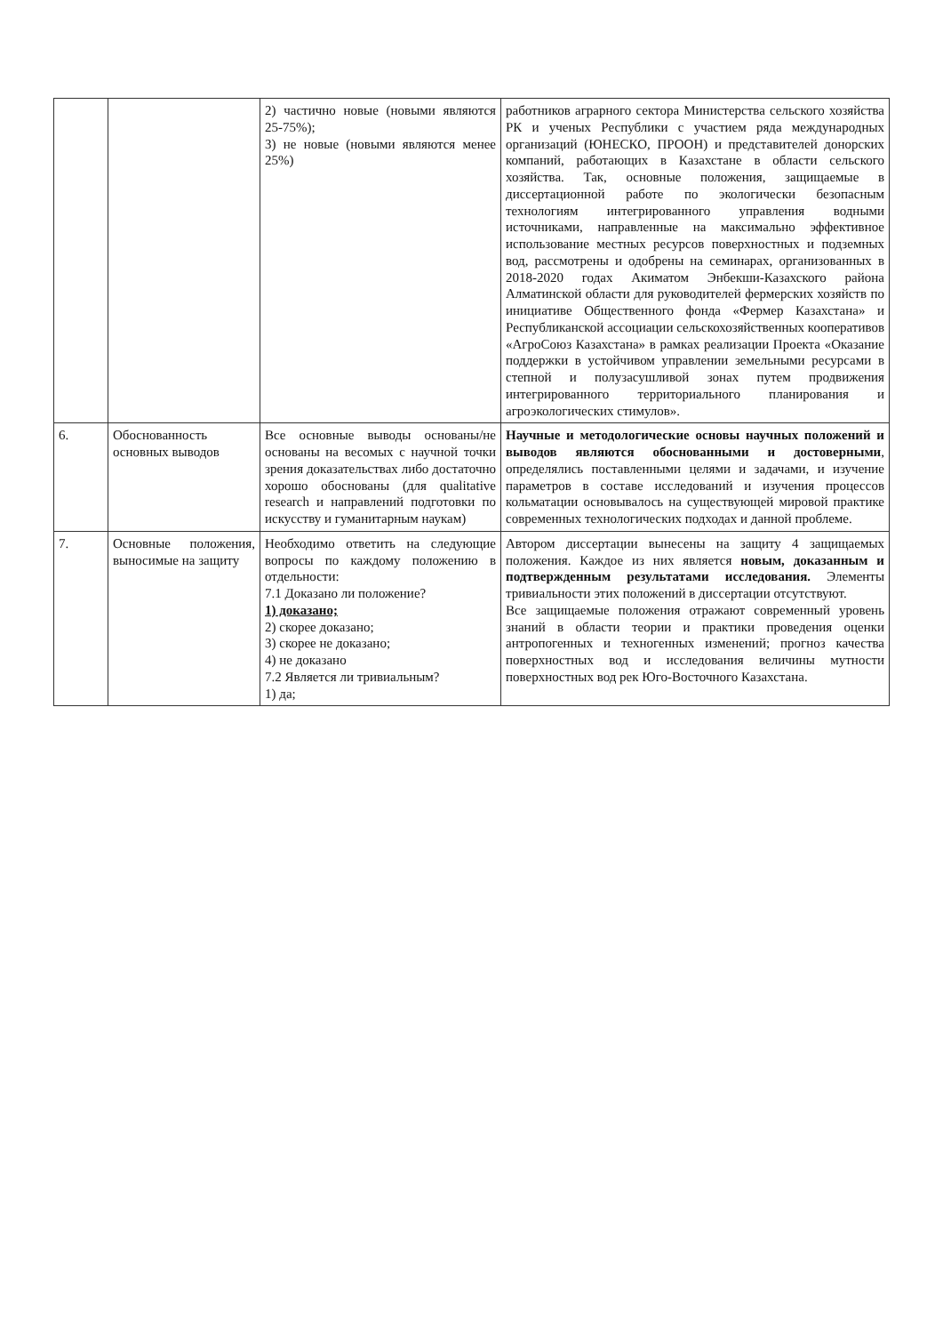| | | 2) частично новые (новыми являются 25-75%); 3) не новые (новыми являются менее 25%) | работников аграрного сектора Министерства сельского хозяйства РК и ученых Республики с участием ряда международных организаций (ЮНЕСКО, ПРООН) и представителей донорских компаний, работающих в Казахстане в области сельского хозяйства. Так, основные положения, защищаемые в диссертационной работе по экологически безопасным технологиям интегрированного управления водными источниками, направленные на максимально эффективное использование местных ресурсов поверхностных и подземных вод, рассмотрены и одобрены на семинарах, организованных в 2018-2020 годах Акиматом Энбекши-Казахского района Алматинской области для руководителей фермерских хозяйств по инициативе Общественного фонда «Фермер Казахстана» и Республиканской ассоциации сельскохозяйственных кооперативов «АгроСоюз Казахстана» в рамках реализации Проекта «Оказание поддержки в устойчивом управлении земельными ресурсами в степной и полузасушливой зонах путем продвижения интегрированного территориального планирования и агроэкологических стимулов». |
| 6. | Обоснованность основных выводов | Все основные выводы основаны/не основаны на весомых с научной точки зрения доказательствах либо достаточно хорошо обоснованы (для qualitative research и направлений подготовки по искусству и гуманитарным наукам) | Научные и методологические основы научных положений и выводов являются обоснованными и достоверными , определялись поставленными целями и задачами, и изучение параметров в составе исследований и изучения процессов кольматации основывалось на существующей мировой практике современных технологических подходах и данной проблеме. |
| 7. | Основные положения, выносимые на защиту | Необходимо ответить на следующие вопросы по каждому положению в отдельности: 7.1 Доказано ли положение? 1) доказано; 2) скорее доказано; 3) скорее не доказано; 4) не доказано 7.2 Является ли тривиальным? 1) да; | Автором диссертации вынесены на защиту 4 защищаемых положения. Каждое из них является новым, доказанным и подтвержденным результатами исследования. Элементы тривиальности этих положений в диссертации отсутствуют. Все защищаемые положения отражают современный уровень знаний в области теории и практики проведения оценки антропогенных и техногенных изменений; прогноз качества поверхностных вод и исследования величины мутности поверхностных вод рек Юго-Восточного Казахстана. |